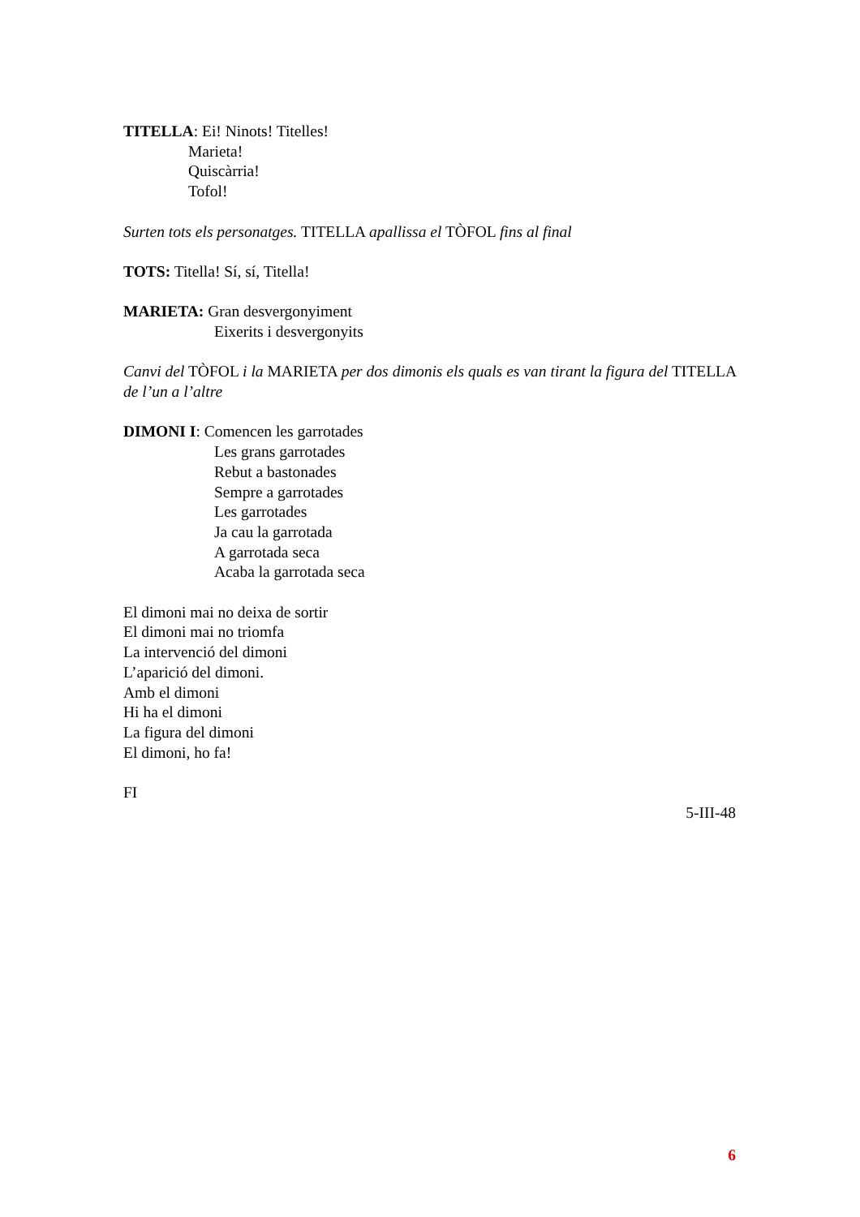TITELLA: Ei! Ninots! Titelles!
Marieta!
Quiscàrria!
Tofol!
Surten tots els personatges. TITELLA apallissa el TÒFOL fins al final
TOTS: Titella! Sí, sí, Titella!
MARIETA: Gran desvergonyiment
Eixerits i desvergonyits
Canvi del TÒFOL i la MARIETA per dos dimonis els quals es van tirant la figura del TITELLA de l’un a l’altre
DIMONI I: Comencen les garrotades
Les grans garrotades
Rebut a bastonades
Sempre a garrotades
Les garrotades
Ja cau la garrotada
A garrotada seca
Acaba la garrotada seca
El dimoni mai no deixa de sortir
El dimoni mai no triomfa
La intervenció del dimoni
L’aparició del dimoni.
Amb el dimoni
Hi ha el dimoni
La figura del dimoni
El dimoni, ho fa!
FI
5-III-48
6